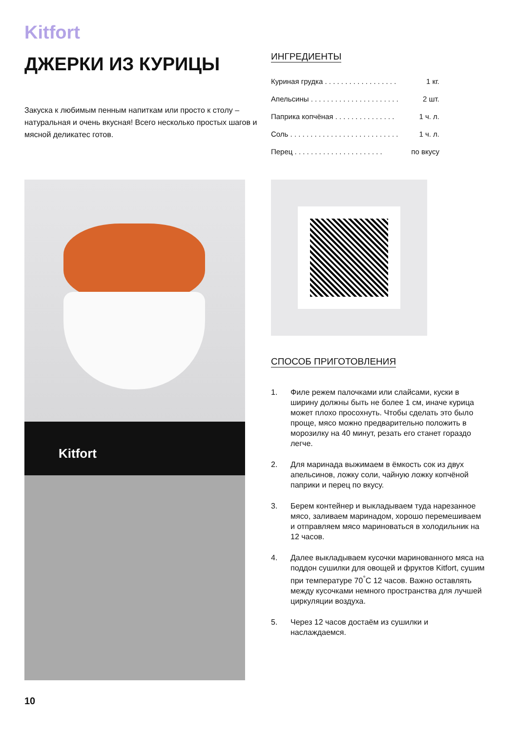Kitfort
ДЖЕРКИ ИЗ КУРИЦЫ
Закуска к любимым пенным напиткам или просто к столу – натуральная и очень вкусная! Всего несколько простых шагов и мясной деликатес готов.
ИНГРЕДИЕНТЫ
Куриная грудка . . . . . . . . . . . . . . . . . . 1 кг.
Апельсины . . . . . . . . . . . . . . . . . . . . . . 2 шт.
Паприка копчёная . . . . . . . . . . . . . . . 1 ч. л.
Соль . . . . . . . . . . . . . . . . . . . . . . . . . . . 1 ч. л.
Перец . . . . . . . . . . . . . . . . . . . . . . по вкусу
Kitfort
СПОСОБ ПРИГОТОВЛЕНИЯ
1. Филе режем палочками или слайсами, куски в ширину должны быть не более 1 см, иначе курица может плохо просохнуть. Чтобы сделать это было проще, мясо можно предварительно положить в морозилку на 40 минут, резать его станет гораздо легче.
2. Для маринада выжимаем в ёмкость сок из двух апельсинов, ложку соли, чайную ложку копчёной паприки и перец по вкусу.
3. Берем контейнер и выкладываем туда нарезанное мясо, заливаем маринадом, хорошо перемешиваем и отправляем мясо мариноваться в холодильник на 12 часов.
4. Далее выкладываем кусочки маринованного мяса на поддон сушилки для овощей и фруктов Kitfort, сушим при температуре 70<sup>°</sup>С 12 часов. Важно оставлять между кусочками немного пространства для лучшей циркуляции воздуха.
5. Через 12 часов достаём из сушилки и наслаждаемся.
10